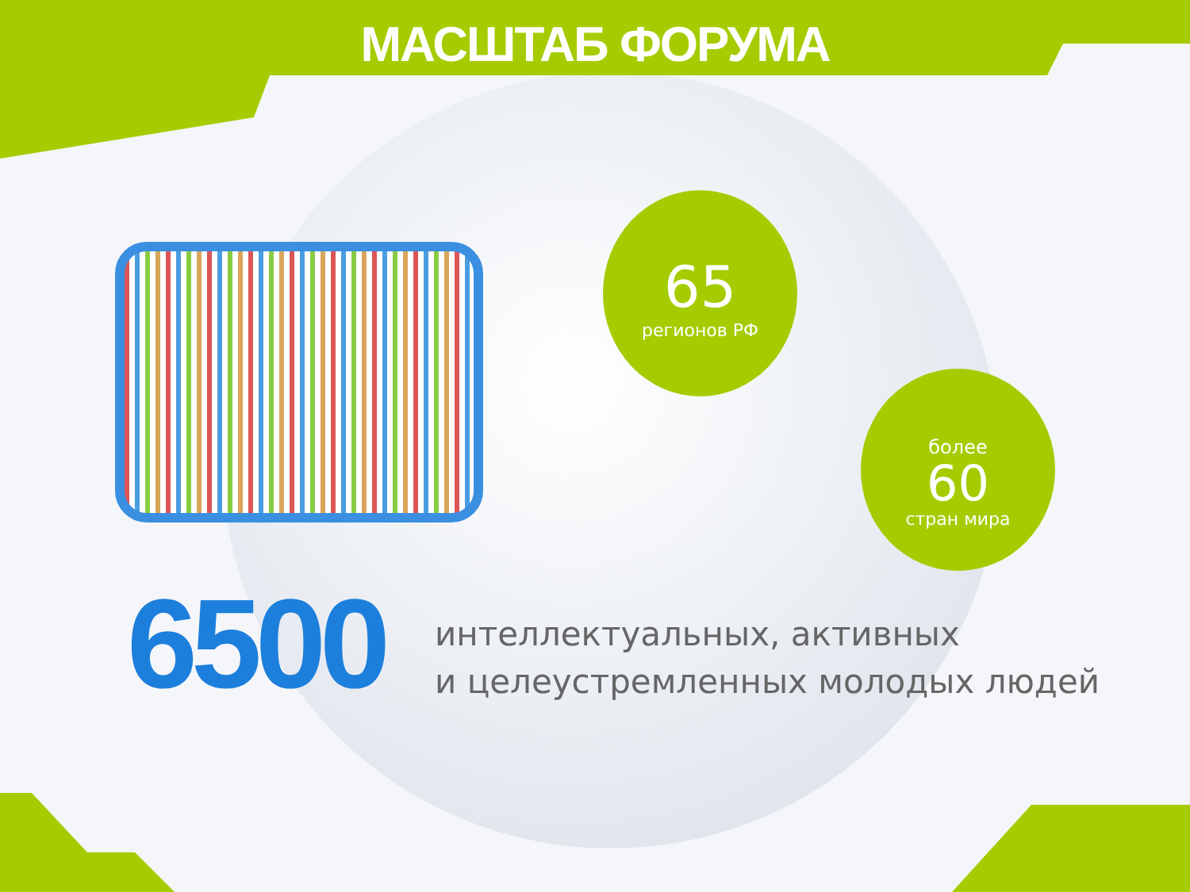МАСШТАБ ФОРУМА
65
регионов РФ
более
60
стран мира
6500
интеллектуальных, активных
и целеустремленных молодых людей